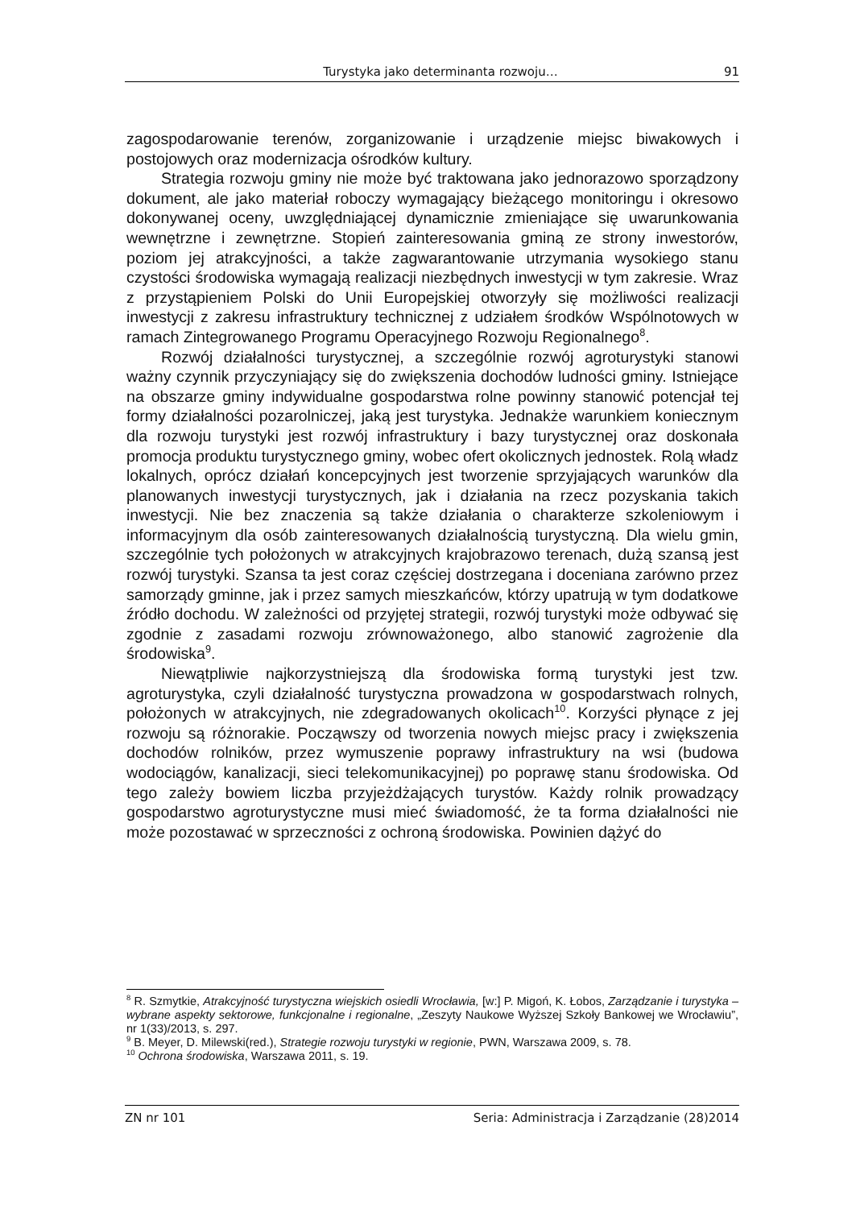Turystyka jako determinanta rozwoju… 91
zagospodarowanie terenów, zorganizowanie i urządzenie miejsc biwakowych i postojowych oraz modernizacja ośrodków kultury.
Strategia rozwoju gminy nie może być traktowana jako jednorazowo sporządzony dokument, ale jako materiał roboczy wymagający bieżącego monitoringu i okresowo dokonywanej oceny, uwzględniającej dynamicznie zmieniające się uwarunkowania wewnętrzne i zewnętrzne. Stopień zainteresowania gminą ze strony inwestorów, poziom jej atrakcyjności, a także zagwarantowanie utrzymania wysokiego stanu czystości środowiska wymagają realizacji niezbędnych inwestycji w tym zakresie. Wraz z przystąpieniem Polski do Unii Europejskiej otworzyły się możliwości realizacji inwestycji z zakresu infrastruktury technicznej z udziałem środków Wspólnotowych w ramach Zintegrowanego Programu Operacyjnego Rozwoju Regionalnego<sup>8</sup>.
Rozwój działalności turystycznej, a szczególnie rozwój agroturystyki stanowi ważny czynnik przyczyniający się do zwiększenia dochodów ludności gminy. Istniejące na obszarze gminy indywidualne gospodarstwa rolne powinny stanowić potencjał tej formy działalności pozarolniczej, jaką jest turystyka. Jednakże warunkiem koniecznym dla rozwoju turystyki jest rozwój infrastruktury i bazy turystycznej oraz doskonała promocja produktu turystycznego gminy, wobec ofert okolicznych jednostek. Rolą władz lokalnych, oprócz działań koncepcyjnych jest tworzenie sprzyjających warunków dla planowanych inwestycji turystycznych, jak i działania na rzecz pozyskania takich inwestycji. Nie bez znaczenia są także działania o charakterze szkoleniowym i informacyjnym dla osób zainteresowanych działalnością turystyczną. Dla wielu gmin, szczególnie tych położonych w atrakcyjnych krajobrazowo terenach, dużą szansą jest rozwój turystyki. Szansa ta jest coraz częściej dostrzegana i doceniana zarówno przez samorządy gminne, jak i przez samych mieszkańców, którzy upatrują w tym dodatkowe źródło dochodu. W zależności od przyjętej strategii, rozwój turystyki może odbywać się zgodnie z zasadami rozwoju zrównoważonego, albo stanowić zagrożenie dla środowiska<sup>9</sup>.
Niewątpliwie najkorzystniejszą dla środowiska formą turystyki jest tzw. agroturystyka, czyli działalność turystyczna prowadzona w gospodarstwach rolnych, położonych w atrakcyjnych, nie zdegradowanych okolicach<sup>10</sup>. Korzyści płynące z jej rozwoju są różnorakie. Począwszy od tworzenia nowych miejsc pracy i zwiększenia dochodów rolników, przez wymuszenie poprawy infrastruktury na wsi (budowa wodociągów, kanalizacji, sieci telekomunikacyjnej) po poprawę stanu środowiska. Od tego zależy bowiem liczba przyjeżdżających turystów. Każdy rolnik prowadzący gospodarstwo agroturystyczne musi mieć świadomość, że ta forma działalności nie może pozostawać w sprzeczności z ochroną środowiska. Powinien dążyć do
<sup>8</sup> R. Szmytkie, Atrakcyjność turystyczna wiejskich osiedli Wrocławia, [w:] P. Migoń, K. Łobos, Zarządzanie i turystyka – wybrane aspekty sektorowe, funkcjonalne i regionalne, „Zeszyty Naukowe Wyższej Szkoły Bankowej we Wrocławiu”, nr 1(33)/2013, s. 297.
<sup>9</sup> B. Meyer, D. Milewski(red.), Strategie rozwoju turystyki w regionie, PWN, Warszawa 2009, s. 78.
<sup>10</sup> Ochrona środowiska, Warszawa 2011, s. 19.
ZN nr 101 Seria: Administracja i Zarządzanie (28)2014